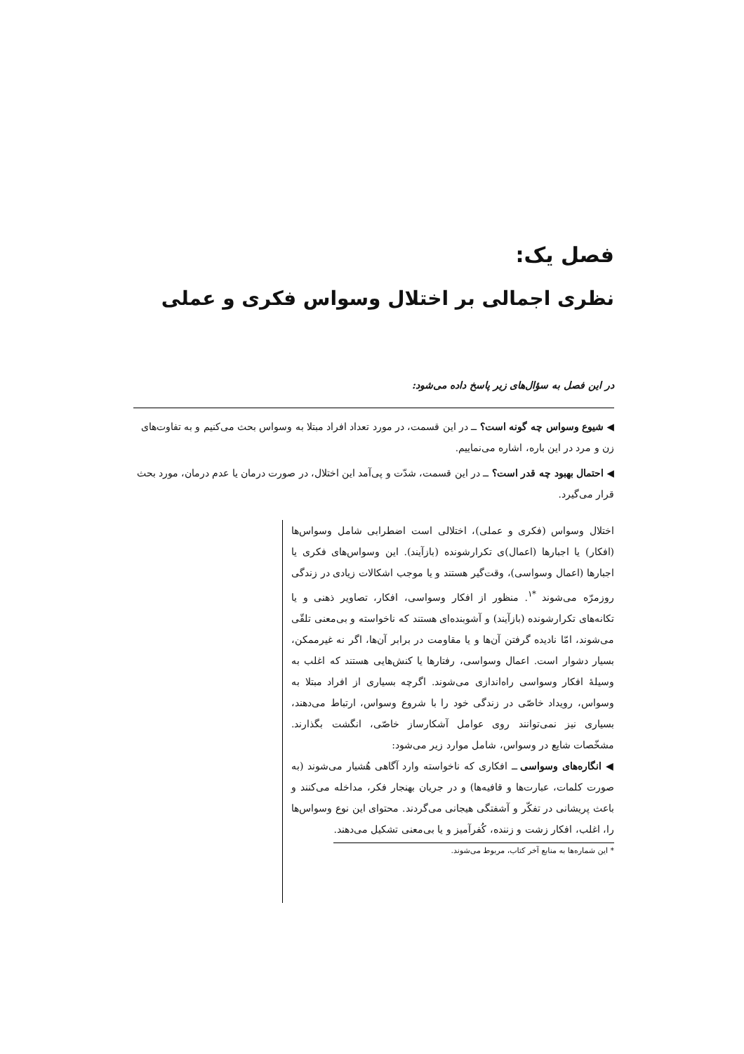فصل یک:
نظری اجمالی بر اختلال وسواس فکری و عملی
در این فصل به سؤال‌های زیر پاسخ داده می‌شود:
◀ شیوع وسواس چه گونه است؟ ــ در این قسمت، در مورد تعداد افراد مبتلا به وسواس بحث می‌کنیم و به تفاوت‌های زن و مرد در این باره، اشاره می‌نماییم.
◀ احتمال بهبود چه قدر است؟ ــ در این قسمت، شدّت و پی‌آمد این اختلال، در صورت درمان یا عدم درمان، مورد بحث قرار می‌گیرد.
اختلال وسواس (فکری و عملی)، اختلالی است اضطرابی شامل وسواس‌ها (افکار) یا اجبارها (اعمال)ی تکرارشونده (بازآیند). این وسواس‌های فکری یا اجبارها (اعمال وسواسی)، وقت‌گیر هستند و یا موجب اشکالات زیادی در زندگی روزمرّه می‌شوند <sup>*۱</sup>. منظور از افکار وسواسی، افکار، تصاویر ذهنی و یا تکانه‌های تکرارشونده (بازآیند) و آشوبنده‌ای هستند که ناخواسته و بی‌معنی تلقّی می‌شوند، امّا نادیده گرفتن آن‌ها و یا مقاومت در برابر آن‌ها، اگر نه غیرممکن، بسیار دشوار است. اعمال وسواسی، رفتارها یا کنش‌هایی هستند که اغلب به وسیلهٔ افکار وسواسی راه‌اندازی می‌شوند. اگرچه بسیاری از افراد مبتلا به وسواس، رویداد خاصّی در زندگی خود را با شروع وسواس، ارتباط می‌دهند، بسیاری نیز نمی‌توانند روی عوامل آشکارساز خاصّی، انگشت بگذارند. مشخّصات شایع در وسواس، شامل موارد زیر می‌شود:
◀ انگاره‌های وسواسی ــ افکاری که ناخواسته وارد آگاهی هُشیار می‌شوند (به صورت کلمات، عبارت‌ها و قافیه‌ها) و در جریان بهنجار فکر، مداخله می‌کنند و باعث پریشانی در تفکّر و آشفتگی هیجانی می‌گردند. محتوای این نوع وسواس‌ها را، اغلب، افکار زشت و زننده، کُفرآمیز و یا بی‌معنی تشکیل می‌دهند.
* این شماره‌ها به منابع آخر کتاب، مربوط می‌شوند.